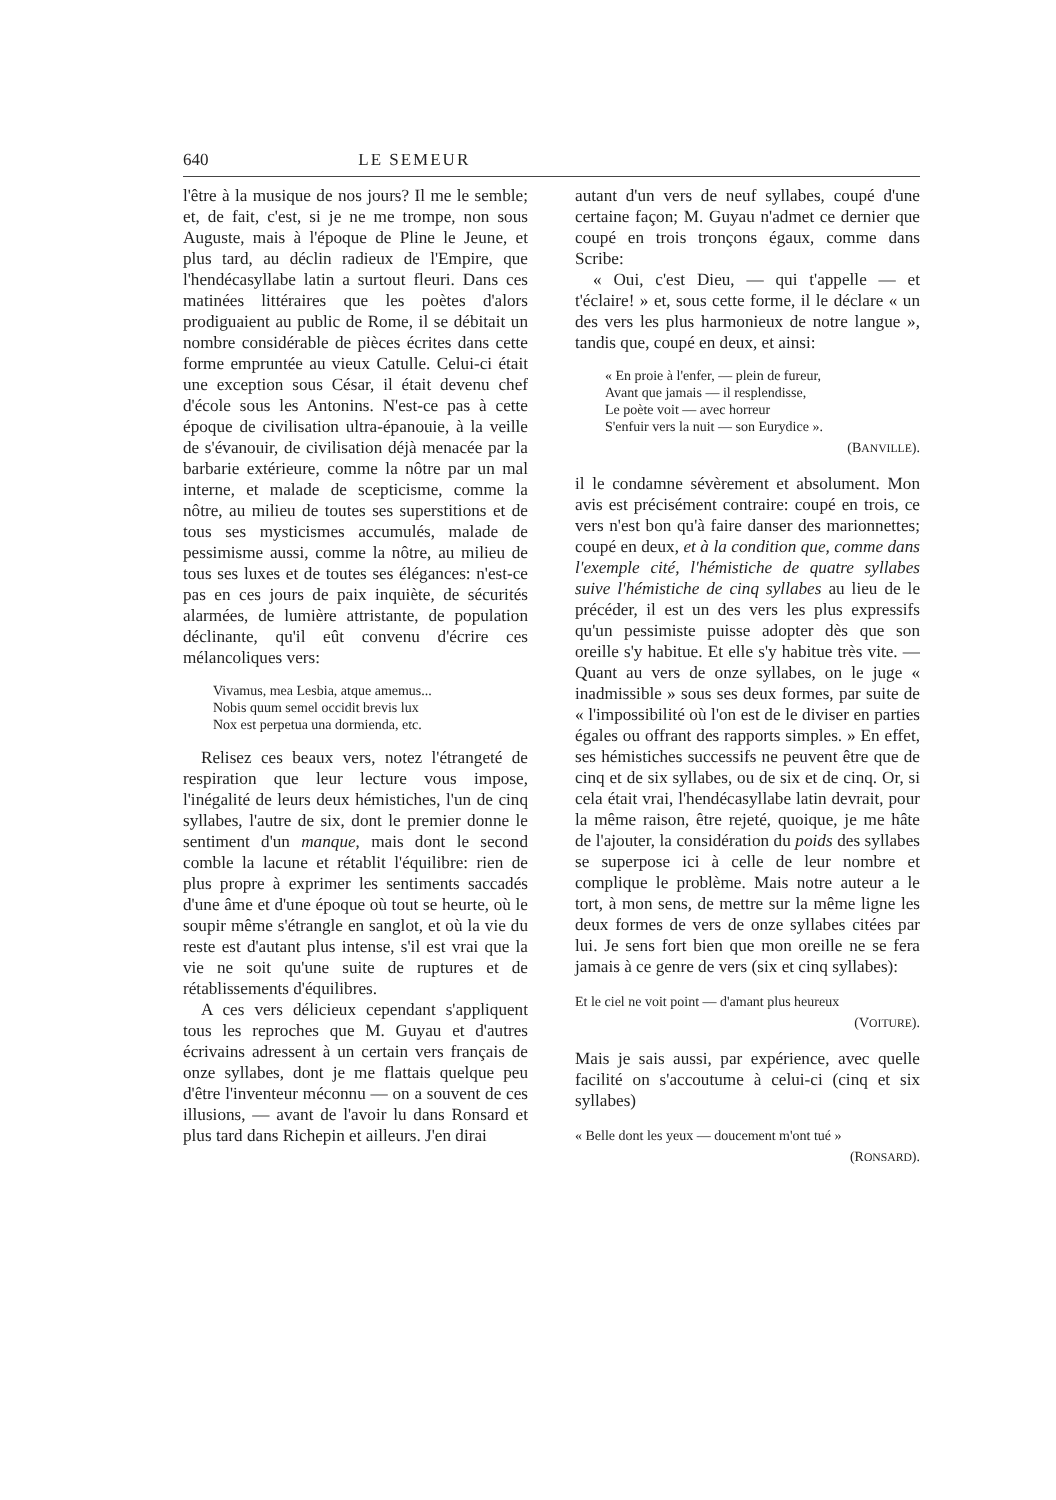640 LE SEMEUR
l'être à la musique de nos jours? Il me le semble; et, de fait, c'est, si je ne me trompe, non sous Auguste, mais à l'époque de Pline le Jeune, et plus tard, au déclin radieux de l'Empire, que l'hendécasyllabe latin a surtout fleuri. Dans ces matinées littéraires que les poètes d'alors prodiguaient au public de Rome, il se débitait un nombre considérable de pièces écrites dans cette forme empruntée au vieux Catulle. Celui-ci était une exception sous César, il était devenu chef d'école sous les Antonins. N'est-ce pas à cette époque de civilisation ultra-épanouie, à la veille de s'évanouir, de civilisation déjà menacée par la barbarie extérieure, comme la nôtre par un mal interne, et malade de scepticisme, comme la nôtre, au milieu de toutes ses superstitions et de tous ses mysticismes accumulés, malade de pessimisme aussi, comme la nôtre, au milieu de tous ses luxes et de toutes ses élégances: n'est-ce pas en ces jours de paix inquiète, de sécurités alarmées, de lumière attristante, de population déclinante, qu'il eût convenu d'écrire ces mélancoliques vers:
Vivamus, mea Lesbia, atque amemus...
Nobis quum semel occidit brevis lux
Nox est perpetua una dormienda, etc.
Relisez ces beaux vers, notez l'étrangeté de respiration que leur lecture vous impose, l'inégalité de leurs deux hémistiches, l'un de cinq syllabes, l'autre de six, dont le premier donne le sentiment d'un manque, mais dont le second comble la lacune et rétablit l'équilibre: rien de plus propre à exprimer les sentiments saccadés d'une âme et d'une époque où tout se heurte, où le soupir même s'étrangle en sanglot, et où la vie du reste est d'autant plus intense, s'il est vrai que la vie ne soit qu'une suite de ruptures et de rétablissements d'équilibres.
A ces vers délicieux cependant s'appliquent tous les reproches que M. Guyau et d'autres écrivains adressent à un certain vers français de onze syllabes, dont je me flattais quelque peu d'être l'inventeur méconnu — on a souvent de ces illusions, — avant de l'avoir lu dans Ronsard et plus tard dans Richepin et ailleurs. J'en dirai
autant d'un vers de neuf syllabes, coupé d'une certaine façon; M. Guyau n'admet ce dernier que coupé en trois tronçons égaux, comme dans Scribe:
« Oui, c'est Dieu, — qui t'appelle — et t'éclaire! » et, sous cette forme, il le déclare « un des vers les plus harmonieux de notre langue », tandis que, coupé en deux, et ainsi:
« En proie à l'enfer, — plein de fureur,
Avant que jamais — il resplendisse,
Le poète voit — avec horreur
S'enfuir vers la nuit — son Eurydice ».
(BANVILLE).
il le condamne sévèrement et absolument. Mon avis est précisément contraire: coupé en trois, ce vers n'est bon qu'à faire danser des marionnettes; coupé en deux, et à la condition que, comme dans l'exemple cité, l'hémistiche de quatre syllabes suive l'hémistiche de cinq syllabes au lieu de le précéder, il est un des vers les plus expressifs qu'un pessimiste puisse adopter dès que son oreille s'y habitue. Et elle s'y habitue très vite. — Quant au vers de onze syllabes, on le juge « inadmissible » sous ses deux formes, par suite de « l'impossibilité où l'on est de le diviser en parties égales ou offrant des rapports simples. » En effet, ses hémistiches successifs ne peuvent être que de cinq et de six syllabes, ou de six et de cinq. Or, si cela était vrai, l'hendécasyllabe latin devrait, pour la même raison, être rejeté, quoique, je me hâte de l'ajouter, la considération du poids des syllabes se superpose ici à celle de leur nombre et complique le problème. Mais notre auteur a le tort, à mon sens, de mettre sur la même ligne les deux formes de vers de onze syllabes citées par lui. Je sens fort bien que mon oreille ne se fera jamais à ce genre de vers (six et cinq syllabes):
Et le ciel ne voit point — d'amant plus heureux
(VOITURE).
Mais je sais aussi, par expérience, avec quelle facilité on s'accoutume à celui-ci (cinq et six syllabes)
« Belle dont les yeux — doucement m'ont tué »
(RONSARD).